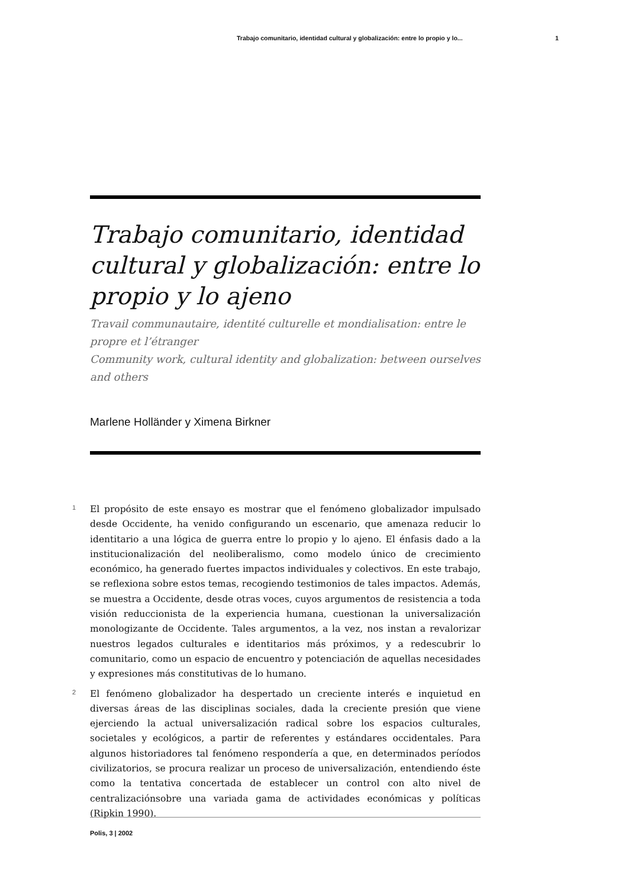Trabajo comunitario, identidad cultural y globalización: entre lo propio y lo... 1
Trabajo comunitario, identidad cultural y globalización: entre lo propio y lo ajeno
Travail communautaire, identité culturelle et mondialisation: entre le propre et l’étranger
Community work, cultural identity and globalization: between ourselves and others
Marlene Holländer y Ximena Birkner
1 El propósito de este ensayo es mostrar que el fenómeno globalizador impulsado desde Occidente, ha venido configurando un escenario, que amenaza reducir lo identitario a una lógica de guerra entre lo propio y lo ajeno. El énfasis dado a la institucionalización del neoliberalismo, como modelo único de crecimiento económico, ha generado fuertes impactos individuales y colectivos. En este trabajo, se reflexiona sobre estos temas, recogiendo testimonios de tales impactos. Además, se muestra a Occidente, desde otras voces, cuyos argumentos de resistencia a toda visión reduccionista de la experiencia humana, cuestionan la universalización monologizante de Occidente. Tales argumentos, a la vez, nos instan a revalorizar nuestros legados culturales e identitarios más próximos, y a redescubrir lo comunitario, como un espacio de encuentro y potenciación de aquellas necesidades y expresiones más constitutivas de lo humano.
2 El fenómeno globalizador ha despertado un creciente interés e inquietud en diversas áreas de las disciplinas sociales, dada la creciente presión que viene ejerciendo la actual universalización radical sobre los espacios culturales, societales y ecológicos, a partir de referentes y estándares occidentales. Para algunos historiadores tal fenómeno respondería a que, en determinados períodos civilizatorios, se procura realizar un proceso de universalización, entendiendo éste como la tentativa concertada de establecer un control con alto nivel de centralizaciónsobre una variada gama de actividades económicas y políticas (Ripkin 1990).
Polis, 3 | 2002